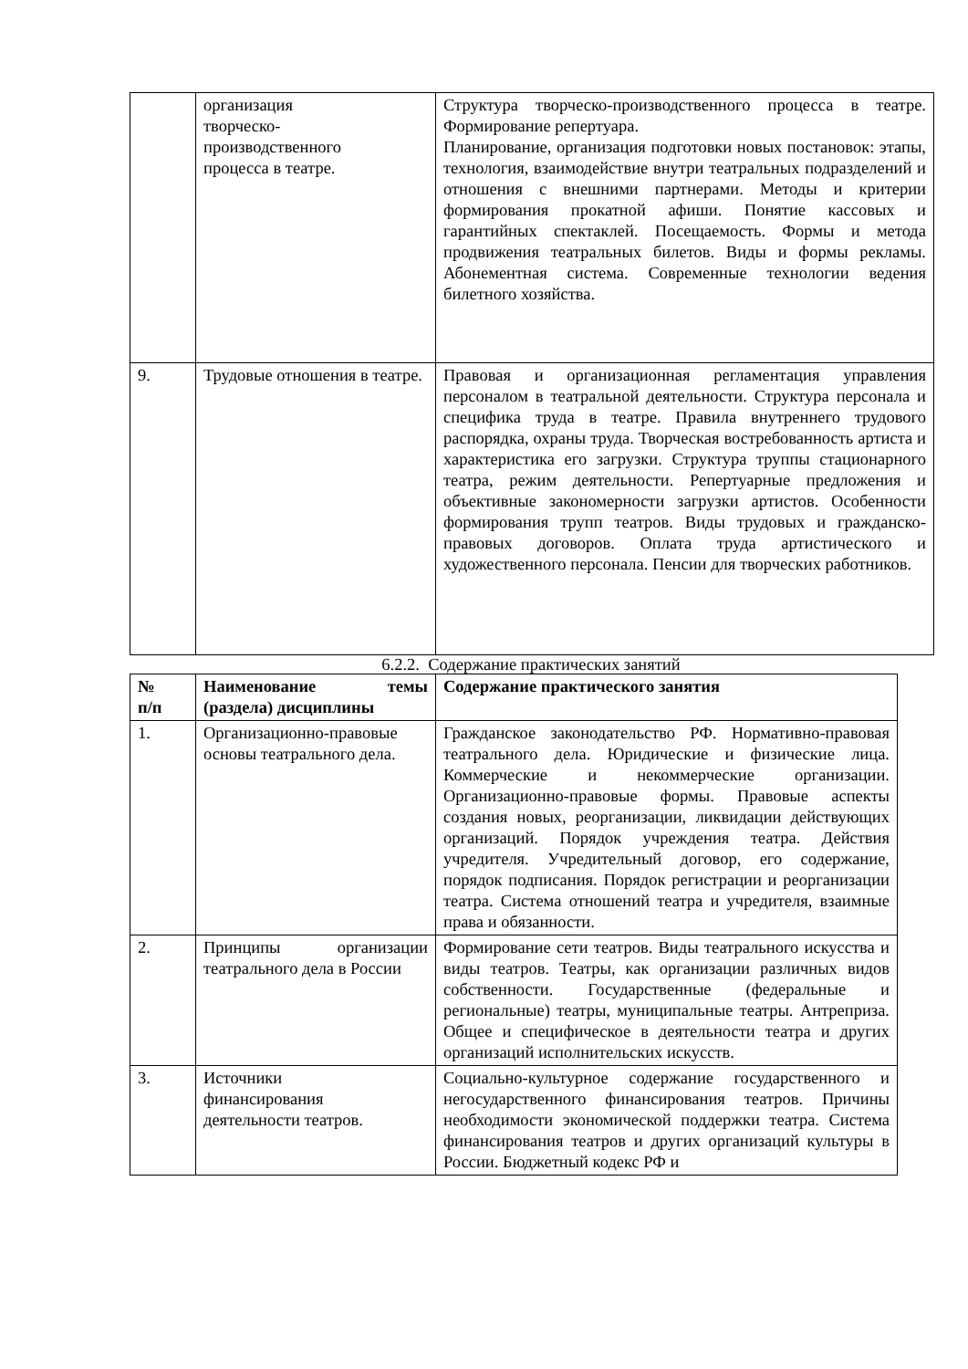| | организация творческо- производственного процесса в театре. | Структура творческо-производственного процесса в театре. Формирование репертуара. Планирование, организация подготовки новых постановок: этапы, технология, взаимодействие внутри театральных подразделений и отношения с внешними партнерами. Методы и критерии формирования прокатной афиши. Понятие кассовых и гарантийных спектаклей. Посещаемость. Формы и метода продвижения театральных билетов. Виды и формы рекламы. Абонементная система. Современные технологии ведения билетного хозяйства. |
| 9. | Трудовые отношения в театре. | Правовая и организационная регламентация управления персоналом в театральной деятельности. Структура персонала и специфика труда в театре. Правила внутреннего трудового распорядка, охраны труда. Творческая востребованность артиста и характеристика его загрузки. Структура труппы стационарного театра, режим деятельности. Репертуарные предложения и объективные закономерности загрузки артистов. Особенности формирования трупп театров. Виды трудовых и гражданско-правовых договоров. Оплата труда артистического и художественного персонала. Пенсии для творческих работников. |
6.2.2. Содержание практических занятий
| № п/п | Наименование темы (раздела) дисциплины | Содержание практического занятия |
| --- | --- | --- |
| 1. | Организационно-правовые основы театрального дела. | Гражданское законодательство РФ. Нормативно-правовая театрального дела. Юридические и физические лица. Коммерческие и некоммерческие организации. Организационно-правовые формы. Правовые аспекты создания новых, реорганизации, ликвидации действующих организаций. Порядок учреждения театра. Действия учредителя. Учредительный договор, его содержание, порядок подписания. Порядок регистрации и реорганизации театра. Система отношений театра и учредителя, взаимные права и обязанности. |
| 2. | Принципы организации театрального дела в России | Формирование сети театров. Виды театрального искусства и виды театров. Театры, как организации различных видов собственности. Государственные (федеральные и региональные) театры, муниципальные театры. Антреприза. Общее и специфическое в деятельности театра и других организаций исполнительских искусств. |
| 3. | Источники финансирования деятельности театров. | Социально-культурное содержание государственного и негосударственного финансирования театров. Причины необходимости экономической поддержки театра. Система финансирования театров и других организаций культуры в России. Бюджетный кодекс РФ и |